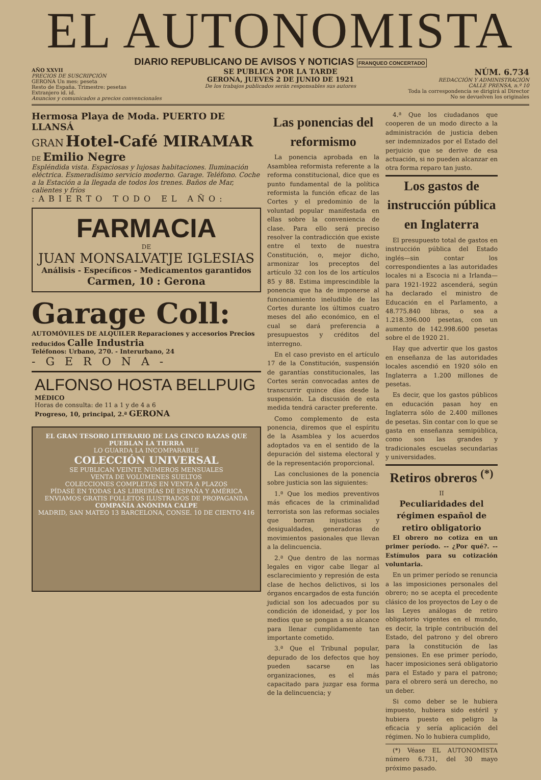EL AUTONOMISTA
DIARIO REPUBLICANO DE AVISOS Y NOTICIAS FRANQUEO CONCERTADO
AÑO XXVII
PRECIOS DE SUSCRIPCIÓN
GERONA Un mes: peseta
Resto de España. Trimestre: pesetas
Extranjero id. id.
Anuncios y comunicados a precios convencionales
SE PUBLICA POR LA TARDE
GERONA, JUEVES 2 DE JUNIO DE 1921
De los trabajos publicados serán responsables sus autores
NÚM. 6.734
REDACCIÓN Y ADMINISTRACIÓN
CALLE PRENSA, n.º 10
Toda la correspondencia se dirigirá al Director
No se devuelven los originales
Hermosa Playa de Moda. PUERTO DE LLANSÁ
GRAN Hotel-Café MIRAMAR DE Emilio Negre
Espléndida vista. Espaciosas y lujosas habitaciones. Iluminación eléctrica. Esmeradísimo servicio moderno. Garage. Teléfono. Coche a la Estación a la llegada de todos los trenes. Baños de Mar, calientes y fríos
:ABIERTO TODO EL AÑO:
FARMACIA
DE
JUAN MONSALVATJE IGLESIAS
Análisis - Específicos - Medicamentos garantidos
Carmen, 10 : Gerona
Garage Coll: AUTOMÓVILES DE ALQUILER Reparaciones y accesorios Precios reducidos Calle Industria
Teléfonos: Urbano, 270. - Interurbano, 24
-GERONA-
ALFONSO HOSTA BELLPUIG
MÉDICO
Horas de consulta: de 11 a 1 y de 4 a 6
Progreso, 10, principal, 2.ª GERONA
EL GRAN TESORO LITERARIO DE LAS CINCO RAZAS QUE PUEBLAN LA TIERRA
LO GUARDA LA INCOMPARABLE
COLECCIÓN UNIVERSAL
SE PUBLICAN VEINTE NÚMEROS MENSUALES
VENTA DE VOLÚMENES SUELTOS
COLECCIONES COMPLETAS EN VENTA A PLAZOS
PÍDASE EN TODAS LAS LIBRERÍAS DE ESPAÑA Y AMÉRICA
ENVIAMOS GRATIS FOLLETOS ILUSTRADOS DE PROPAGANDA
COMPAÑÍA ANÓNIMA CALPE
MADRID, SAN MATEO 13 BARCELONA, CONSE. 10 DE CIENTO 416
Las ponencias del reformismo
La ponencia aprobada en la Asamblea reformista referente a la reforma constitucional, dice que es punto fundamental de la política reformista la función eficaz de las Cortes y el predominio de la voluntad popular manifestada en ellas sobre la conveniencia de clase. Para ello será preciso resolver la contradicción que existe entre el texto de nuestra Constitución, o, mejor dicho, armonizar los preceptos del artículo 32 con los de los artículos 85 y 88. Estima imprescindible la ponencia que ha de imponerse al funcionamiento ineludible de las Cortes durante los últimos cuatro meses del año económico, en el cual se dará preferencia a presupuestos y créditos del interregno.
En el caso previsto en el artículo 17 de la Constitución, suspensión de garantías constitucionales, las Cortes serán convocadas antes de transcurrir quince días desde la suspensión. La discusión de esta medida tendrá caracter preferente.
Como complemento de esta ponencia, diremos que el espíritu de la Asamblea y los acuerdos adoptados va en el sentido de la depuración del sistema electoral y de la representación proporcional.
Las conclusiones de la ponencia sobre justicia son las siguientes:
1.ª Que los medios preventivos más eficaces de la criminalidad terrorista son las reformas sociales que borran injusticias y desigualdades, generadoras de movimientos pasionales que llevan a la delincuencia.
2.ª Que dentro de las normas legales en vigor cabe llegar al esclarecimiento y represión de esta clase de hechos delictivos, si los órganos encargados de esta función judicial son los adecuados por su condición de idoneidad, y por los medios que se pongan a su alcance para llenar cumplidamente tan importante cometido.
3.ª Que el Tribunal popular, depurado de los defectos que hoy pueden sacarse en las organizaciones, es el más capacitado para juzgar esa forma de la delincuencia; y
4.ª Que los ciudadanos que cooperen de un modo directo a la administración de justicia deben ser indemnizados por el Estado del perjuicio que se derive de esa actuación, si no pueden alcanzar en otra forma reparo tan justo.
Los gastos de instrucción pública en Inglaterra
El presupuesto total de gastos en instrucción pública del Estado inglés—sin contar los correspondientes a las autoridades locales ni a Escocia ni a Irlanda—para 1921-1922 ascenderá, según ha declarado el ministro de Educación en el Parlamento, a 48.775.840 libras, o sea a 1.218.396.000 pesetas, con un aumento de 142.998.600 pesetas sobre el de 1920 21.
Hay que advertir que los gastos en enseñanza de las autoridades locales ascendió en 1920 sólo en Inglaterra a 1.200 millones de pesetas.
Es decir, que los gastos públicos en educación pasan hoy en Inglaterra sólo de 2.400 millones de pesetas. Sin contar con lo que se gasta en enseñanza semipública, como son las grandes y tradicionales escuelas secundarias y universidades.
Retiros obreros <sup>(*)</sup>
II
Peculiaridades del régimen español de retiro obligatorio
El obrero no cotiza en un primer período. -- ¿Por qué?. -- Estímulos para su cotización voluntaria.
En un primer período se renuncia a las imposiciones personales del obrero; no se acepta el precedente clásico de los proyectos de Ley o de las Leyes análogas de retiro obligatorio vigentes en el mundo, es decir, la triple contribución del Estado, del patrono y del obrero para la constitución de las pensiones. En ese primer período, hacer imposiciones será obligatorio para el Estado y para el patrono; para el obrero será un derecho, no un deber.
Si como deber se le hubiera impuesto, hubiera sido estéril y hubiera puesto en peligro la eficacia y sería aplicación del régimen. No lo hubiera cumplido,
(*) Véase EL AUTONOMISTA número 6.731, del 30 mayo próximo pasado.